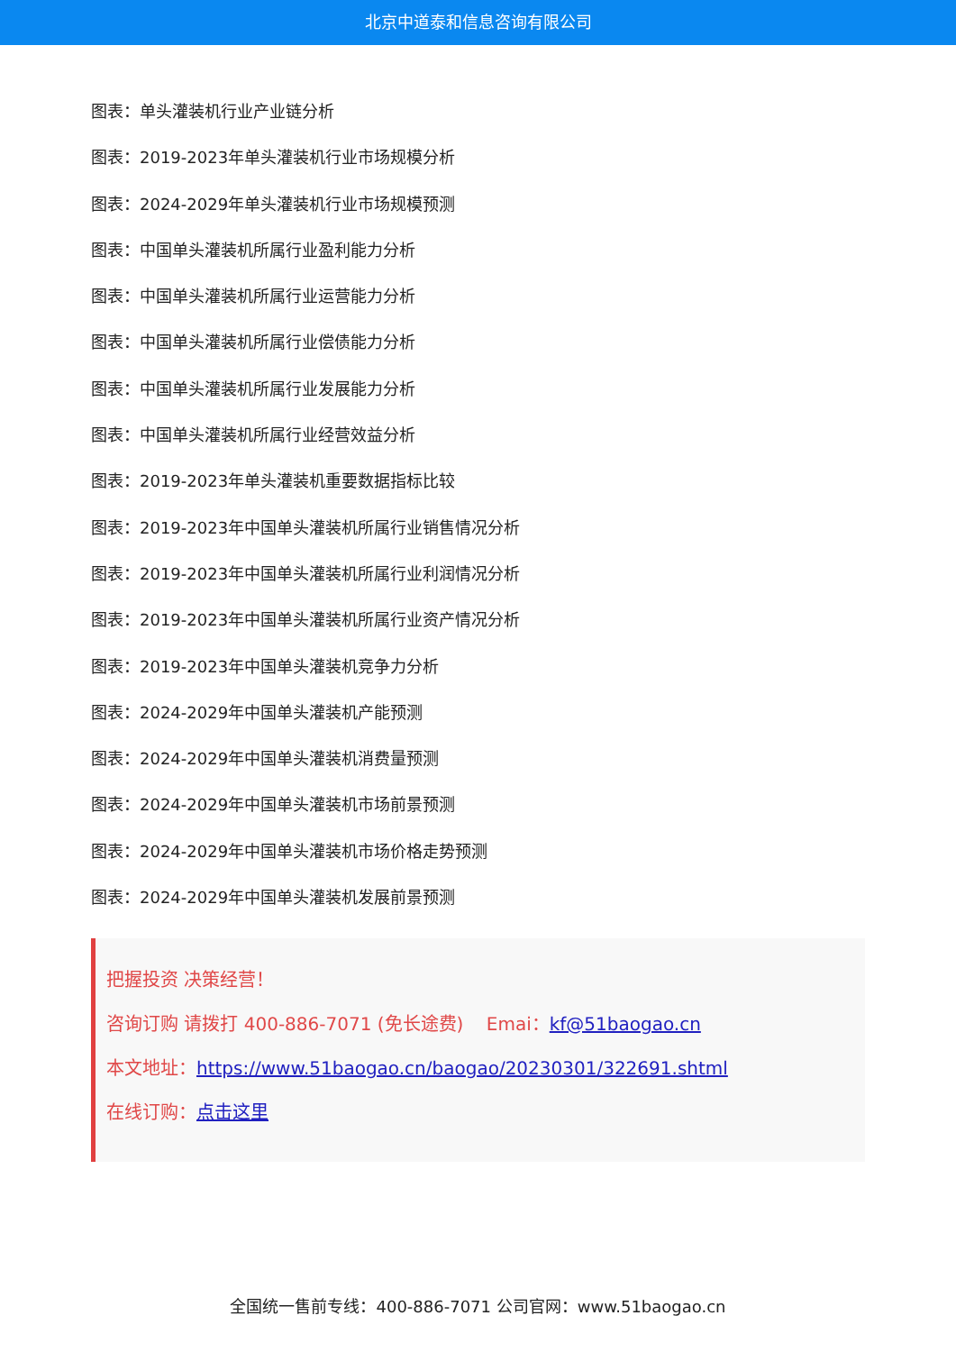北京中道泰和信息咨询有限公司
图表：单头灌装机行业产业链分析
图表：2019-2023年单头灌装机行业市场规模分析
图表：2024-2029年单头灌装机行业市场规模预测
图表：中国单头灌装机所属行业盈利能力分析
图表：中国单头灌装机所属行业运营能力分析
图表：中国单头灌装机所属行业偿债能力分析
图表：中国单头灌装机所属行业发展能力分析
图表：中国单头灌装机所属行业经营效益分析
图表：2019-2023年单头灌装机重要数据指标比较
图表：2019-2023年中国单头灌装机所属行业销售情况分析
图表：2019-2023年中国单头灌装机所属行业利润情况分析
图表：2019-2023年中国单头灌装机所属行业资产情况分析
图表：2019-2023年中国单头灌装机竞争力分析
图表：2024-2029年中国单头灌装机产能预测
图表：2024-2029年中国单头灌装机消费量预测
图表：2024-2029年中国单头灌装机市场前景预测
图表：2024-2029年中国单头灌装机市场价格走势预测
图表：2024-2029年中国单头灌装机发展前景预测
把握投资 决策经营！
咨询订购 请拨打 400-886-7071 (免长途费) Emai：kf@51baogao.cn
本文地址：https://www.51baogao.cn/baogao/20230301/322691.shtml
在线订购：点击这里
全国统一售前专线：400-886-7071 公司官网：www.51baogao.cn